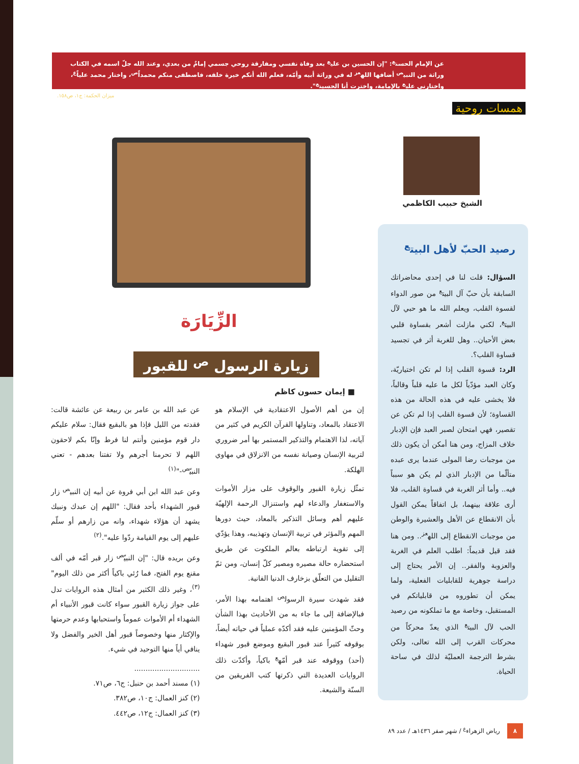عن الإمام الحسن<sup>ع</sup>: "إن الحسين بن علي<sup>ع</sup> بعد وفاة نفسي ومفارقة روحي جسمي إمامٌ من بعدي، وعند الله جلّ اسمه في الكتاب وراثة من النبي<sup>ص</sup> أضافها الله<sup>عز</sup> له في وراثة أبيه وأمّه، فعلم الله أنكم خيرة خلقه، فاصطفى منكم محمداً<sup>ص</sup>، واختار محمد علياً<sup>ع</sup>، واختارني علي<sup>ع</sup> بالإمامة، واخترت أنا الحسين<sup>ع</sup>".
ميزان الحكمة: ج١، ص١٥٨.
همسات روحية
الشيخ حبيب الكاظمي
رصيد الحبّ لأهل البيت<sup>ع</sup>
السؤال: قلت لنا في إحدى محاضراتك السابقة بأن حبّ آل البيت<sup>ع</sup> من صور الدواء لقسوة القلب، ويعلم الله ما هو حبي لآل البيت<sup>ع</sup>، لكني مازلت أشعر بقساوة قلبي بعض الأحيان.. وهل للغربة أثر في تجسيد قساوة القلب؟.
الرد: قسوة القلب إذا لم تكن اختياريّة، وكان العبد مؤدّياً لكل ما عليه قلباً وقالباً، فلا يخشى عليه في هذه الحالة من هذه القساوة؛ لأن قسوة القلب إذا لم تكن عن تقصير، فهي امتحان لصبر العبد فإن الإدبار خلاف المزاج، ومن هنا أمكن أن يكون ذلك من موجبات رضا المولى عندما يرى عبده متألّما من الإدبار الذي لم يكن هو سبباً فيه.. وأما أثر الغربة في قساوة القلب، فلا أرى علاقة بينهما، بل اتفاقاً يمكن القول بأن الانقطاع عن الأهل والعشيرة والوطن من موجبات الانقطاع إلى الله<sup>عز</sup>.. ومن هنا فقد قيل قديماً: اطلب العلم في الغربة والعزوبة والفقر.. إن الأمر يحتاج إلى دراسة جوهرية للقابليات الفعلية، ولما يمكن أن تطوروه من قابلياتكم في المستقبل، وخاصة مع ما تملكونه من رصيد الحب لآل البيت<sup>ع</sup> الذي يعدّ محركاً من محركات القرب إلى الله تعالى، ولكن بشرط الترجمة العمليّة لذلك في ساحة الحياة.
الزِّيَارَة
زيارة الرسول <sup>ص</sup> للقبور
■ إيمان حسون كاظم
إن من أهم الأصول الاعتقادية في الإسلام هو الاعتقاد بالمعاد، وتناولها القرآن الكريم في كثير من آياته، لذا الاهتمام والتذكير المستمر بها أمر ضروري لتربية الإنسان وصيانة نفسه من الانزلاق في مهاوي الهلكة.
تمثّل زيارة القبور والوقوف على مزار الأموات والاستغفار والدعاء لهم واستنزال الرحمة الإلهيّة عليهم أهم وسائل التذكير بالمعاد، حيث دورها المهم والمؤثر في تربية الإنسان وتهذيبه، وهذا يؤدّي إلى تقوية ارتباطه بعالم الملكوت عن طريق استحضاره حالة مصيره ومصير كلّ إنسان، ومن ثمّ التقليل من التعلّق بزخارف الدنيا الفانية.
فقد شهدت سيرة الرسول<sup>ص</sup> اهتمامه بهذا الأمر، فبالإضافة إلى ما جاء به من الأحاديث بهذا الشأن وحثّ المؤمنين عليه فقد أكدّه عملياً في حياته أيضاً، بوقوفه كثيراً عند قبور البقيع وموضع قبور شهداء (أحد) ووقوفه عند قبر أمّه<sup>ع</sup> باكياً، وأكدّت ذلك الروايات العديدة التي ذكرتها كتب الفريقين من السنّة والشيعة.
عن عبد الله بن عامر بن ربيعة عن عائشة قالت: فقدته من الليل فإذا هو بالبقيع فقال: سلام عليكم دار قوم مؤمنين وأنتم لنا فرط وإنّا بكم لاحقون اللهم لا تحرمنا أجرهم ولا تفتنا بعدهم - تعني النبيّ<sup>ص</sup>-"<sup>(١)</sup>
وعن عبد الله ابن أبي فروة عن أبيه إن النبي<sup>ص</sup> زار قبور الشهداء بأحد فقال: "اللهم إن عبدك ونبيك يشهد أن هؤلاء شهداء، وانه من زارهم أو سلّم عليهم إلى يوم القيامة ردّوا عليه".<sup>(٢)</sup>
وعن بريده قال: "إن النبيّ<sup>ص</sup> زار قبر أمّه في ألف مقنع يوم الفتح، فما رُئي باكياً أكثر من ذلك اليوم"<sup>(٣)</sup>، وغير ذلك الكثير من أمثال هذه الروايات تدل على جواز زيارة القبور سواء كانت قبور الأنبياء أم الشهداء أم الأموات عموماً واستحبابها وعدم حرمتها والإكثار منها وخصوصاً قبور أهل الخير والفضل ولا ينافي أياً منها التوحيد في شيء.
.............................
(١) مسند أحمد بن حنبل: ج٦، ص٧١.
(٢) كنز العمال: ج١٠، ص٣٨٢.
(٣) كنز العمال: ج١٢، ص٤٤٢.
٨ رياض الزهراء<sup>ع</sup> / شهر صفر ١٤٣٦هـ / عدد ٨٩